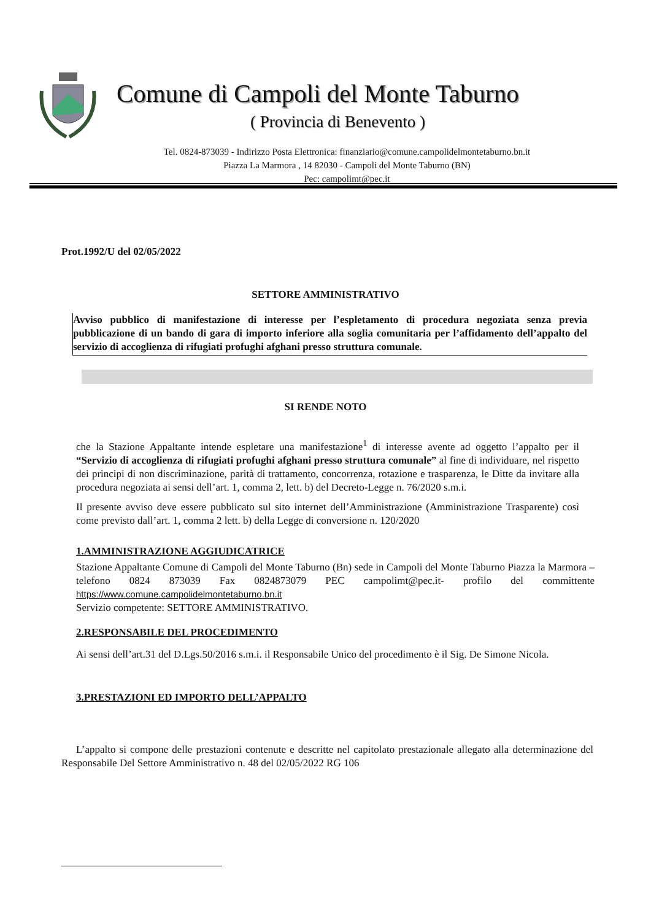Comune di Campoli del Monte Taburno
( Provincia di Benevento )
Tel. 0824-873039 - Indirizzo Posta Elettronica: finanziario@comune.campolidelmontetaburno.bn.it
Piazza La Marmora , 14 82030 - Campoli del Monte Taburno (BN)
Pec: campolimt@pec.it
Prot.1992/U del 02/05/2022
SETTORE AMMINISTRATIVO
Avviso pubblico di manifestazione di interesse per l’espletamento di procedura negoziata senza previa pubblicazione di un bando di gara di importo inferiore alla soglia comunitaria per l’affidamento dell’appalto del servizio di accoglienza di rifugiati profughi afghani presso struttura comunale.
SI RENDE NOTO
che la Stazione Appaltante intende espletare una manifestazione<sup>1</sup> di interesse avente ad oggetto l’appalto per il “Servizio di accoglienza di rifugiati profughi afghani presso struttura comunale” al fine di individuare, nel rispetto dei principi di non discriminazione, parità di trattamento, concorrenza, rotazione e trasparenza, le Ditte da invitare alla procedura negoziata ai sensi dell’art. 1, comma 2, lett. b) del Decreto-Legge n. 76/2020 s.m.i.
Il presente avviso deve essere pubblicato sul sito internet dell’Amministrazione (Amministrazione Trasparente) così come previsto dall’art. 1, comma 2 lett. b) della Legge di conversione n. 120/2020
1.AMMINISTRAZIONE AGGIUDICATRICE
Stazione Appaltante Comune di Campoli del Monte Taburno (Bn) sede in Campoli del Monte Taburno Piazza la Marmora – telefono 0824 873039 Fax 0824873079 PEC campolimt@pec.it- profilo del committente https://www.comune.campolidelmontetaburno.bn.it
Servizio competente: SETTORE AMMINISTRATIVO.
2.RESPONSABILE DEL PROCEDIMENTO
Ai sensi dell’art.31 del D.Lgs.50/2016 s.m.i. il Responsabile Unico del procedimento è il Sig. De Simone Nicola.
3.PRESTAZIONI ED IMPORTO DELL’APPALTO
L’appalto si compone delle prestazioni contenute e descritte nel capitolato prestazionale allegato alla determinazione del Responsabile Del Settore Amministrativo n. 48 del 02/05/2022 RG 106